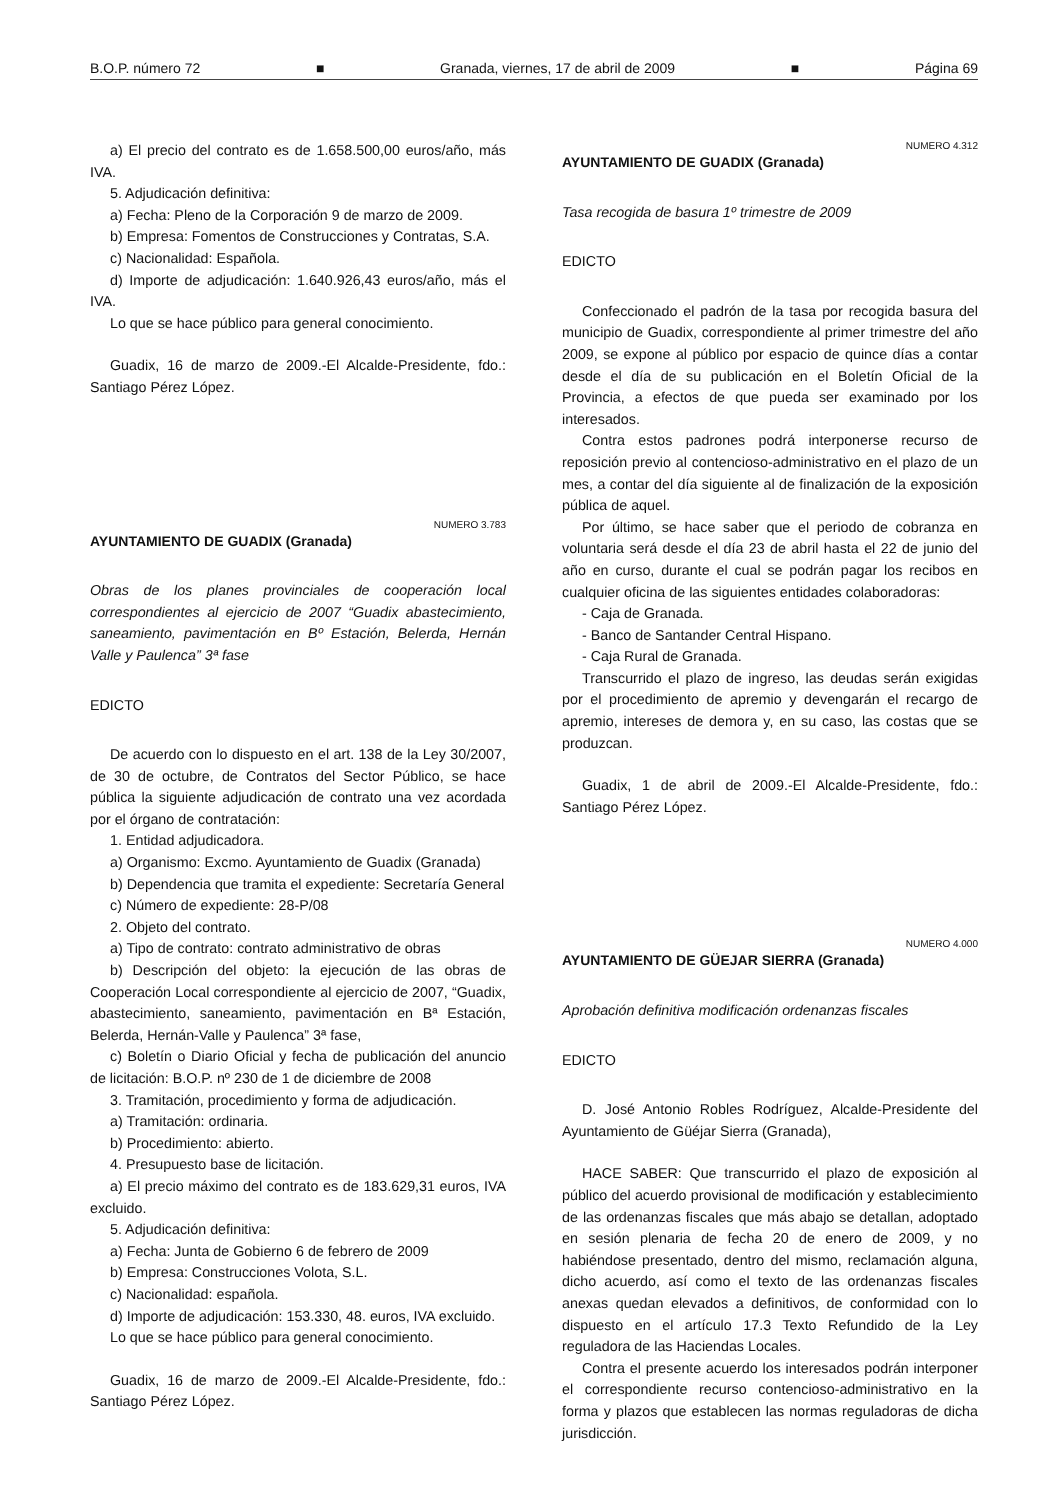B.O.P. número 72 ■ Granada, viernes, 17 de abril de 2009 ■ Página 69
a) El precio del contrato es de 1.658.500,00 euros/año, más IVA.
5. Adjudicación definitiva:
a) Fecha: Pleno de la Corporación 9 de marzo de 2009.
b) Empresa: Fomentos de Construcciones y Contratas, S.A.
c) Nacionalidad: Española.
d) Importe de adjudicación: 1.640.926,43 euros/año, más el IVA.
Lo que se hace público para general conocimiento.
Guadix, 16 de marzo de 2009.-El Alcalde-Presidente, fdo.: Santiago Pérez López.
NUMERO 3.783
AYUNTAMIENTO DE GUADIX (Granada)
Obras de los planes provinciales de cooperación local correspondientes al ejercicio de 2007 “Guadix abastecimiento, saneamiento, pavimentación en Bº Estación, Belerda, Hernán Valle y Paulenca” 3ª fase
EDICTO
De acuerdo con lo dispuesto en el art. 138 de la Ley 30/2007, de 30 de octubre, de Contratos del Sector Público, se hace pública la siguiente adjudicación de contrato una vez acordada por el órgano de contratación:
1. Entidad adjudicadora.
a) Organismo: Excmo. Ayuntamiento de Guadix (Granada)
b) Dependencia que tramita el expediente: Secretaría General
c) Número de expediente: 28-P/08
2. Objeto del contrato.
a) Tipo de contrato: contrato administrativo de obras
b) Descripción del objeto: la ejecución de las obras de Cooperación Local correspondiente al ejercicio de 2007, “Guadix, abastecimiento, saneamiento, pavimentación en Bª Estación, Belerda, Hernán-Valle y Paulenca” 3ª fase,
c) Boletín o Diario Oficial y fecha de publicación del anuncio de licitación: B.O.P. nº 230 de 1 de diciembre de 2008
3. Tramitación, procedimiento y forma de adjudicación.
a) Tramitación: ordinaria.
b) Procedimiento: abierto.
4. Presupuesto base de licitación.
a) El precio máximo del contrato es de 183.629,31 euros, IVA excluido.
5. Adjudicación definitiva:
a) Fecha: Junta de Gobierno 6 de febrero de 2009
b) Empresa: Construcciones Volota, S.L.
c) Nacionalidad: española.
d) Importe de adjudicación: 153.330, 48. euros, IVA excluido.
Lo que se hace público para general conocimiento.
Guadix, 16 de marzo de 2009.-El Alcalde-Presidente, fdo.: Santiago Pérez López.
NUMERO 4.312
AYUNTAMIENTO DE GUADIX (Granada)
Tasa recogida de basura 1º trimestre de 2009
EDICTO
Confeccionado el padrón de la tasa por recogida basura del municipio de Guadix, correspondiente al primer trimestre del año 2009, se expone al público por espacio de quince días a contar desde el día de su publicación en el Boletín Oficial de la Provincia, a efectos de que pueda ser examinado por los interesados.
Contra estos padrones podrá interponerse recurso de reposición previo al contencioso-administrativo en el plazo de un mes, a contar del día siguiente al de finalización de la exposición pública de aquel.
Por último, se hace saber que el periodo de cobranza en voluntaria será desde el día 23 de abril hasta el 22 de junio del año en curso, durante el cual se podrán pagar los recibos en cualquier oficina de las siguientes entidades colaboradoras:
- Caja de Granada.
- Banco de Santander Central Hispano.
- Caja Rural de Granada.
Transcurrido el plazo de ingreso, las deudas serán exigidas por el procedimiento de apremio y devengarán el recargo de apremio, intereses de demora y, en su caso, las costas que se produzcan.
Guadix, 1 de abril de 2009.-El Alcalde-Presidente, fdo.: Santiago Pérez López.
NUMERO 4.000
AYUNTAMIENTO DE GÜEJAR SIERRA (Granada)
Aprobación definitiva modificación ordenanzas fiscales
EDICTO
D. José Antonio Robles Rodríguez, Alcalde-Presidente del Ayuntamiento de Güéjar Sierra (Granada),
HACE SABER: Que transcurrido el plazo de exposición al público del acuerdo provisional de modificación y establecimiento de las ordenanzas fiscales que más abajo se detallan, adoptado en sesión plenaria de fecha 20 de enero de 2009, y no habiéndose presentado, dentro del mismo, reclamación alguna, dicho acuerdo, así como el texto de las ordenanzas fiscales anexas quedan elevados a definitivos, de conformidad con lo dispuesto en el artículo 17.3 Texto Refundido de la Ley reguladora de las Haciendas Locales.
Contra el presente acuerdo los interesados podrán interponer el correspondiente recurso contencioso-administrativo en la forma y plazos que establecen las normas reguladoras de dicha jurisdicción.